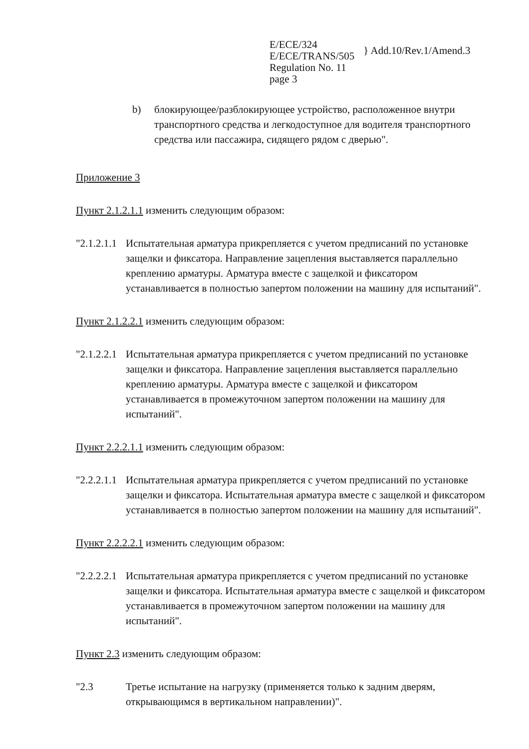E/ECE/324
E/ECE/TRANS/505
Regulation No. 11
page 3
} Add.10/Rev.1/Amend.3
b) блокирующее/разблокирующее устройство, расположенное внутри транспортного средства и легкодоступное для водителя транспортного средства или пассажира, сидящего рядом с дверью".
Приложение 3
Пункт 2.1.2.1.1 изменить следующим образом:
"2.1.2.1.1
Испытательная арматура прикрепляется с учетом предписаний по установке защелки и фиксатора. Направление зацепления выставляется параллельно креплению арматуры. Арматура вместе с защелкой и фиксатором устанавливается в полностью запертом положении на машину для испытаний".
Пункт 2.1.2.2.1 изменить следующим образом:
"2.1.2.2.1
Испытательная арматура прикрепляется с учетом предписаний по установке защелки и фиксатора. Направление зацепления выставляется параллельно креплению арматуры. Арматура вместе с защелкой и фиксатором устанавливается в промежуточном запертом положении на машину для испытаний".
Пункт 2.2.2.1.1 изменить следующим образом:
"2.2.2.1.1
Испытательная арматура прикрепляется с учетом предписаний по установке защелки и фиксатора. Испытательная арматура вместе с защелкой и фиксатором устанавливается в полностью запертом положении на машину для испытаний".
Пункт 2.2.2.2.1 изменить следующим образом:
"2.2.2.2.1
Испытательная арматура прикрепляется с учетом предписаний по установке защелки и фиксатора. Испытательная арматура вместе с защелкой и фиксатором устанавливается в промежуточном запертом положении на машину для испытаний".
Пункт 2.3 изменить следующим образом:
"2.3 Третье испытание на нагрузку (применяется только к задним дверям, открывающимся в вертикальном направлении)".